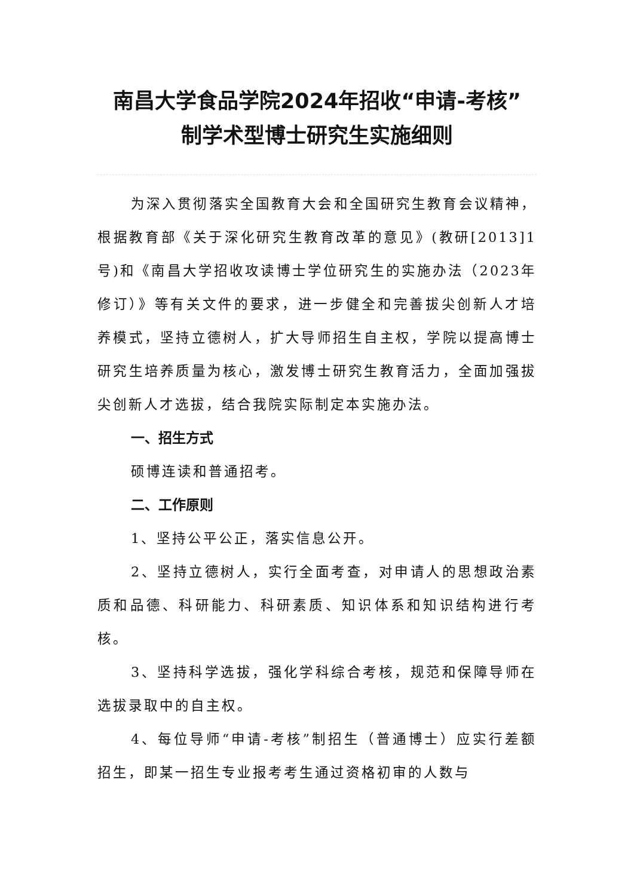南昌大学食品学院2024年招收“申请-考核”
制学术型博士研究生实施细则
为深入贯彻落实全国教育大会和全国研究生教育会议精神，根据教育部《关于深化研究生教育改革的意见》(教研[2013]1号)和《南昌大学招收攻读博士学位研究生的实施办法（2023年修订）》等有关文件的要求，进一步健全和完善拔尖创新人才培养模式，坚持立德树人，扩大导师招生自主权，学院以提高博士研究生培养质量为核心，激发博士研究生教育活力，全面加强拔尖创新人才选拔，结合我院实际制定本实施办法。
一、招生方式
硕博连读和普通招考。
二、工作原则
1、坚持公平公正，落实信息公开。
2、坚持立德树人，实行全面考查，对申请人的思想政治素质和品德、科研能力、科研素质、知识体系和知识结构进行考核。
3、坚持科学选拔，强化学科综合考核，规范和保障导师在选拔录取中的自主权。
4、每位导师“申请-考核”制招生（普通博士）应实行差额招生，即某一招生专业报考考生通过资格初审的人数与